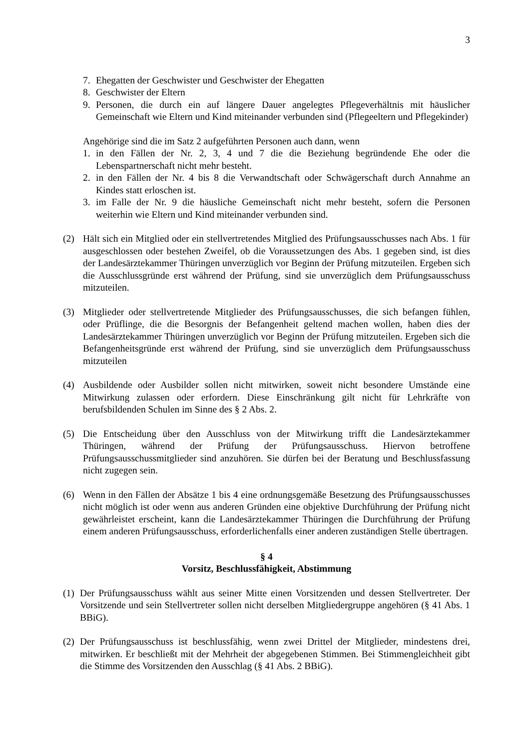3
7. Ehegatten der Geschwister und Geschwister der Ehegatten
8. Geschwister der Eltern
9. Personen, die durch ein auf längere Dauer angelegtes Pflegeverhältnis mit häuslicher Gemeinschaft wie Eltern und Kind miteinander verbunden sind (Pflegeeltern und Pflegekinder)
Angehörige sind die im Satz 2 aufgeführten Personen auch dann, wenn
1. in den Fällen der Nr. 2, 3, 4 und 7 die die Beziehung begründende Ehe oder die Lebenspartnerschaft nicht mehr besteht.
2. in den Fällen der Nr. 4 bis 8 die Verwandtschaft oder Schwägerschaft durch Annahme an Kindes statt erloschen ist.
3. im Falle der Nr. 9 die häusliche Gemeinschaft nicht mehr besteht, sofern die Personen weiterhin wie Eltern und Kind miteinander verbunden sind.
(2) Hält sich ein Mitglied oder ein stellvertretendes Mitglied des Prüfungsausschusses nach Abs. 1 für ausgeschlossen oder bestehen Zweifel, ob die Voraussetzungen des Abs. 1 gegeben sind, ist dies der Landesärztekammer Thüringen unverzüglich vor Beginn der Prüfung mitzuteilen. Ergeben sich die Ausschlussgründe erst während der Prüfung, sind sie unverzüglich dem Prüfungsausschuss mitzuteilen.
(3) Mitglieder oder stellvertretende Mitglieder des Prüfungsausschusses, die sich befangen fühlen, oder Prüflinge, die die Besorgnis der Befangenheit geltend machen wollen, haben dies der Landesärztekammer Thüringen unverzüglich vor Beginn der Prüfung mitzuteilen. Ergeben sich die Befangenheitsgründe erst während der Prüfung, sind sie unverzüglich dem Prüfungsausschuss mitzuteilen
(4) Ausbildende oder Ausbilder sollen nicht mitwirken, soweit nicht besondere Umstände eine Mitwirkung zulassen oder erfordern. Diese Einschränkung gilt nicht für Lehrkräfte von berufsbildenden Schulen im Sinne des § 2 Abs. 2.
(5) Die Entscheidung über den Ausschluss von der Mitwirkung trifft die Landesärztekammer Thüringen, während der Prüfung der Prüfungsausschuss. Hiervon betroffene Prüfungsausschussmitglieder sind anzuhören. Sie dürfen bei der Beratung und Beschlussfassung nicht zugegen sein.
(6) Wenn in den Fällen der Absätze 1 bis 4 eine ordnungsgemäße Besetzung des Prüfungsausschusses nicht möglich ist oder wenn aus anderen Gründen eine objektive Durchführung der Prüfung nicht gewährleistet erscheint, kann die Landesärztekammer Thüringen die Durchführung der Prüfung einem anderen Prüfungsausschuss, erforderlichenfalls einer anderen zuständigen Stelle übertragen.
§ 4
Vorsitz, Beschlussfähigkeit, Abstimmung
(1) Der Prüfungsausschuss wählt aus seiner Mitte einen Vorsitzenden und dessen Stellvertreter. Der Vorsitzende und sein Stellvertreter sollen nicht derselben Mitgliedergruppe angehören (§ 41 Abs. 1 BBiG).
(2) Der Prüfungsausschuss ist beschlussfähig, wenn zwei Drittel der Mitglieder, mindestens drei, mitwirken. Er beschließt mit der Mehrheit der abgegebenen Stimmen. Bei Stimmengleichheit gibt die Stimme des Vorsitzenden den Ausschlag (§ 41 Abs. 2 BBiG).